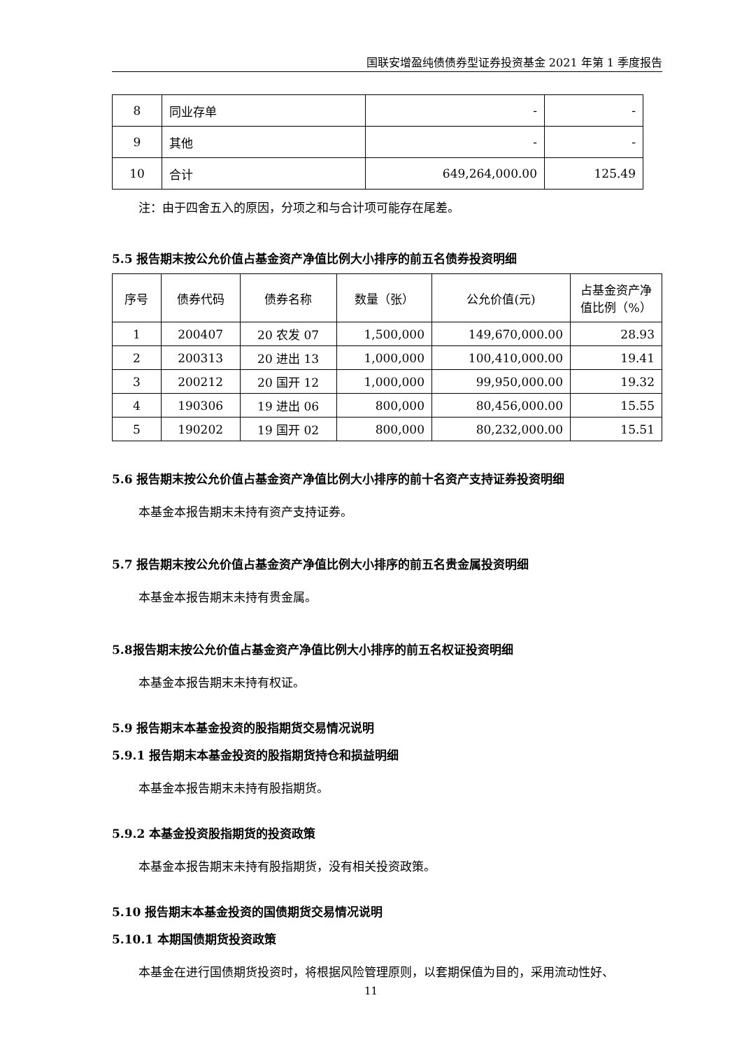国联安增盈纯债债券型证券投资基金 2021 年第 1 季度报告
| 8 | 同业存单 | - | - |
| 9 | 其他 | - | - |
| 10 | 合计 | 649,264,000.00 | 125.49 |
注：由于四舍五入的原因，分项之和与合计项可能存在尾差。
5.5 报告期末按公允价值占基金资产净值比例大小排序的前五名债券投资明细
| 序号 | 债券代码 | 债券名称 | 数量（张） | 公允价值(元) | 占基金资产净值比例（%） |
| --- | --- | --- | --- | --- | --- |
| 1 | 200407 | 20 农发 07 | 1,500,000 | 149,670,000.00 | 28.93 |
| 2 | 200313 | 20 进出 13 | 1,000,000 | 100,410,000.00 | 19.41 |
| 3 | 200212 | 20 国开 12 | 1,000,000 | 99,950,000.00 | 19.32 |
| 4 | 190306 | 19 进出 06 | 800,000 | 80,456,000.00 | 15.55 |
| 5 | 190202 | 19 国开 02 | 800,000 | 80,232,000.00 | 15.51 |
5.6 报告期末按公允价值占基金资产净值比例大小排序的前十名资产支持证券投资明细
本基金本报告期末未持有资产支持证券。
5.7 报告期末按公允价值占基金资产净值比例大小排序的前五名贵金属投资明细
本基金本报告期末未持有贵金属。
5.8报告期末按公允价值占基金资产净值比例大小排序的前五名权证投资明细
本基金本报告期末未持有权证。
5.9 报告期末本基金投资的股指期货交易情况说明
5.9.1 报告期末本基金投资的股指期货持仓和损益明细
本基金本报告期末未持有股指期货。
5.9.2 本基金投资股指期货的投资政策
本基金本报告期末未持有股指期货，没有相关投资政策。
5.10 报告期末本基金投资的国债期货交易情况说明
5.10.1 本期国债期货投资政策
本基金在进行国债期货投资时，将根据风险管理原则，以套期保值为目的，采用流动性好、
11